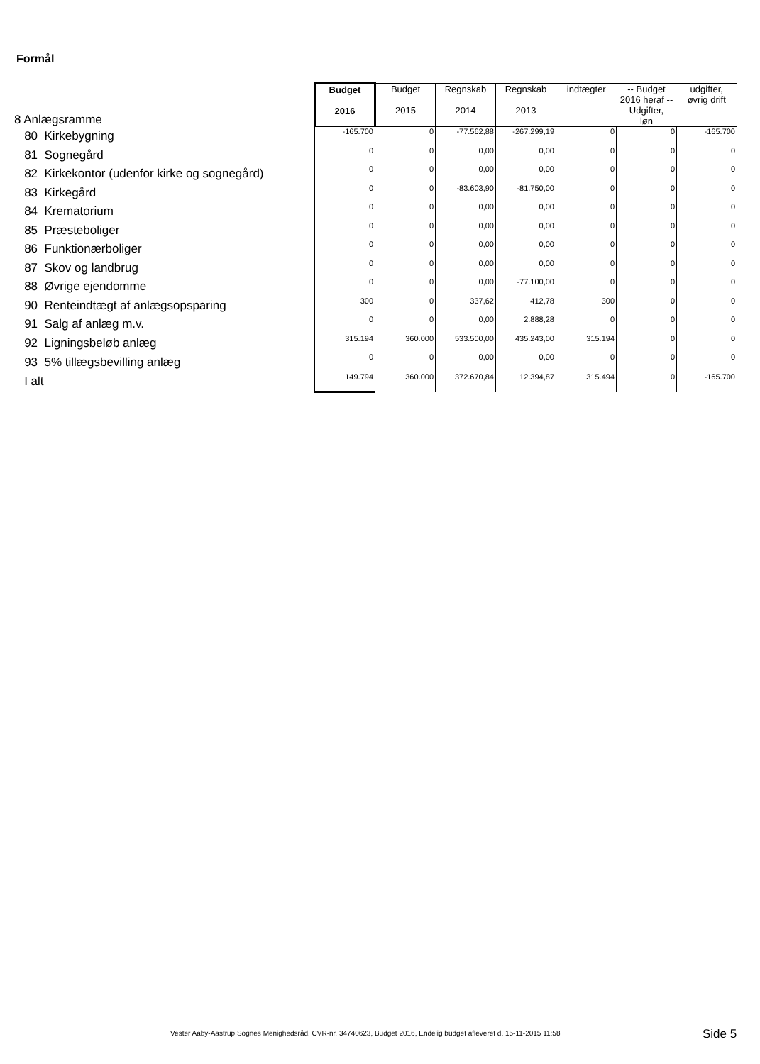Formål
| 8 Anlægsramme | Budget 2016 | Budget 2015 | Regnskab 2014 | Regnskab 2013 | indtægter | -- Budget 2016 heraf -- Udgifter, løn | udgifter, øvrig drift |
| 80 Kirkebygning | -165.700 | 0 | -77.562,88 | -267.299,19 | 0 | 0 | -165.700 |
| 81 Sognegård | 0 | 0 | 0,00 | 0,00 | 0 | 0 | 0 |
| 82 Kirkekontor (udenfor kirke og sognegård) | 0 | 0 | 0,00 | 0,00 | 0 | 0 | 0 |
| 83 Kirkegård | 0 | 0 | -83.603,90 | -81.750,00 | 0 | 0 | 0 |
| 84 Krematorium | 0 | 0 | 0,00 | 0,00 | 0 | 0 | 0 |
| 85 Præsteboliger | 0 | 0 | 0,00 | 0,00 | 0 | 0 | 0 |
| 86 Funktionærboliger | 0 | 0 | 0,00 | 0,00 | 0 | 0 | 0 |
| 87 Skov og landbrug | 0 | 0 | 0,00 | 0,00 | 0 | 0 | 0 |
| 88 Øvrige ejendomme | 0 | 0 | 0,00 | -77.100,00 | 0 | 0 | 0 |
| 90 Renteindtægt af anlægsopsparing | 300 | 0 | 337,62 | 412,78 | 300 | 0 | 0 |
| 91 Salg af anlæg m.v. | 0 | 0 | 0,00 | 2.888,28 | 0 | 0 | 0 |
| 92 Ligningsbeløb anlæg | 315.194 | 360.000 | 533.500,00 | 435.243,00 | 315.194 | 0 | 0 |
| 93 5% tillægsbevilling anlæg | 0 | 0 | 0,00 | 0,00 | 0 | 0 | 0 |
| I alt | 149.794 | 360.000 | 372.670,84 | 12.394,87 | 315.494 | 0 | -165.700 |
Vester Aaby-Aastrup Sognes Menighedsråd, CVR-nr. 34740623, Budget 2016, Endelig budget afleveret d. 15-11-2015 11:58
Side 5